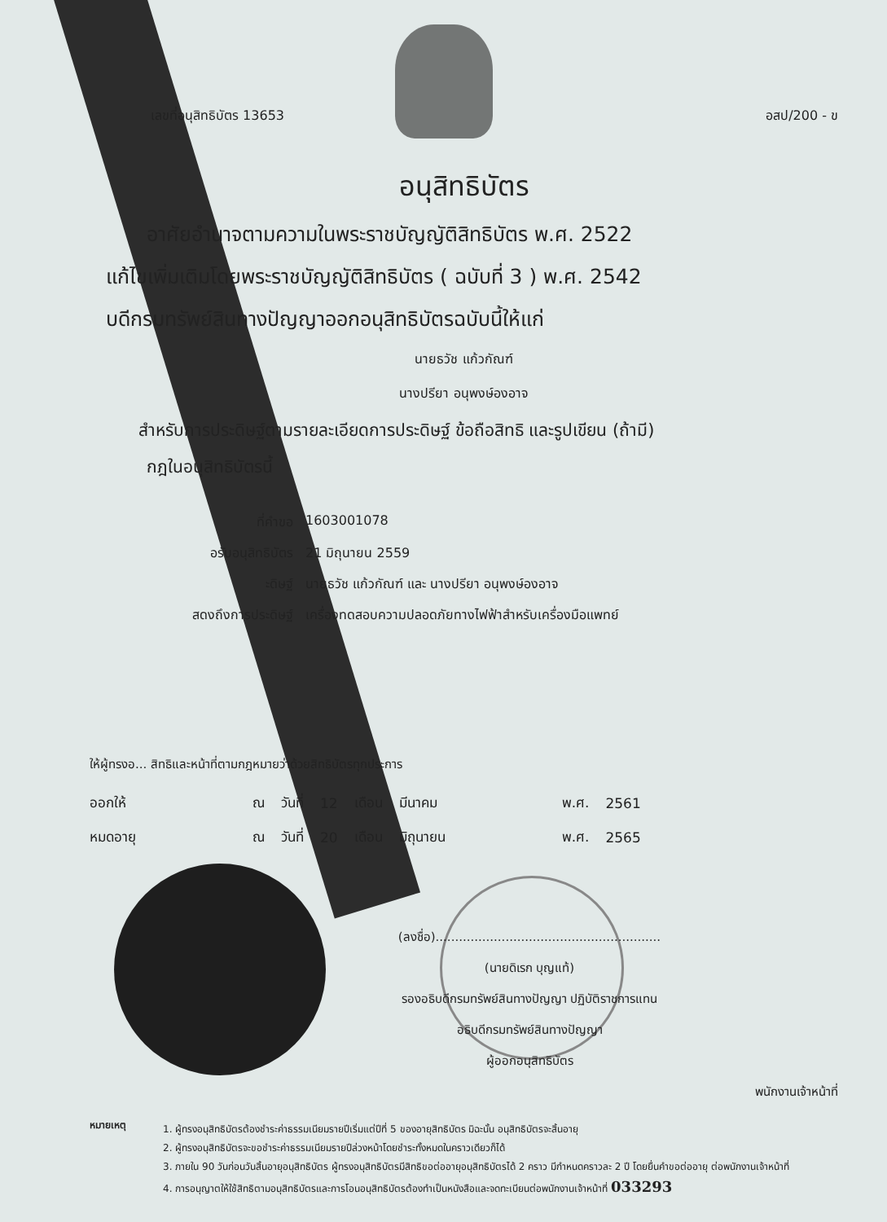เลขที่อนุสิทธิบัตร 13653 อสป/200 - ข
อนุสิทธิบัตร
อาศัยอำนาจตามความในพระราชบัญญัติสิทธิบัตร พ.ศ. 2522
แก้ไขเพิ่มเติมโดยพระราชบัญญัติสิทธิบัตร ( ฉบับที่ 3 ) พ.ศ. 2542
บดีกรมทรัพย์สินทางปัญญาออกอนุสิทธิบัตรฉบับนี้ให้แก่
นายธวัช แก้วกัณฑ์
นางปรียา อนุพงษ์องอาจ
สำหรับการประดิษฐ์ตามรายละเอียดการประดิษฐ์ ข้อถือสิทธิ และรูปเขียน (ถ้ามี)
กฎในอนุสิทธิบัตรนี้
ที่คำขอ 1603001078
อรับอนุสิทธิบัตร 21 มิถุนายน 2559
ะดิษฐ์ นายธวัช แก้วกัณฑ์ และ นางปรียา อนุพงษ์องอาจ
สดงถึงการประดิษฐ์ เครื่องทดสอบความปลอดภัยทางไฟฟ้าสำหรับเครื่องมือแพทย์
ให้ผู้ทรงอ... สิทธิและหน้าที่ตามกฎหมายว่าด้วยสิทธิบัตรทุกประการ
| ออกให้ | ณ | วันที่ | 12 | เดือน | มีนาคม | พ.ศ. | 2561 |
| หมดอายุ | ณ | วันที่ | 20 | เดือน | มิถุนายน | พ.ศ. | 2565 |
(ลงชื่อ)..........................................................
(นายดิเรก บุญแท้)
รองอธิบดีกรมทรัพย์สินทางปัญญา ปฏิบัติราชการแทน
อธิบดีกรมทรัพย์สินทางปัญญา
ผู้ออกอนุสิทธิบัตร
พนักงานเจ้าหน้าที่
หมายเหตุ
1. ผู้ทรงอนุสิทธิบัตรต้องชำระค่าธรรมเนียมรายปีเริ่มแต่ปีที่ 5 ของอายุสิทธิบัตร มิฉะนั้น อนุสิทธิบัตรจะสิ้นอายุ
2. ผู้ทรงอนุสิทธิบัตรจะขอชำระค่าธรรมเนียมรายปีล่วงหน้าโดยชำระทั้งหมดในคราวเดียวก็ได้
3. ภายใน 90 วันก่อนวันสิ้นอายุอนุสิทธิบัตร ผู้ทรงอนุสิทธิบัตรมีสิทธิขอต่ออายุอนุสิทธิบัตรได้ 2 คราว มีกำหนดคราวละ 2 ปี โดยยื่นคำขอต่ออายุ ต่อพนักงานเจ้าหน้าที่
4. การอนุญาตให้ใช้สิทธิตามอนุสิทธิบัตรและการโอนอนุสิทธิบัตรต้องทำเป็นหนังสือและจดทะเบียนต่อพนักงานเจ้าหน้าที่ 033293